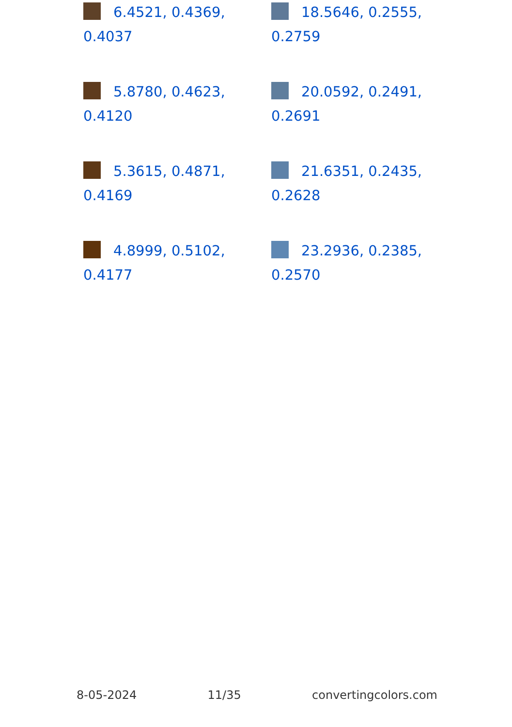6.4521, 0.4369, 0.4037
18.5646, 0.2555, 0.2759
5.8780, 0.4623, 0.4120
20.0592, 0.2491, 0.2691
5.3615, 0.4871, 0.4169
21.6351, 0.2435, 0.2628
4.8999, 0.5102, 0.4177
23.2936, 0.2385, 0.2570
8-05-2024 11/35 convertingcolors.com